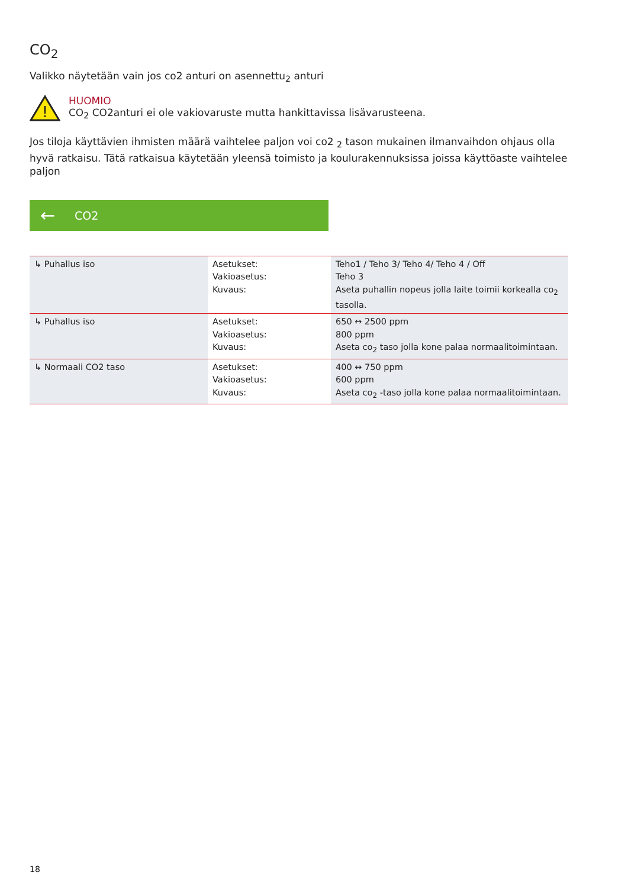CO<sub>2</sub>
Valikko näytetään vain jos co2 anturi on asennettu<sub>2</sub> anturi
!
HUOMIO
CO<sub>2</sub> CO2anturi ei ole vakiovaruste mutta hankittavissa lisävarusteena.
Jos tiloja käyttävien ihmisten määrä vaihtelee paljon voi co2 <sub>2</sub> tason mukainen ilmanvaihdon ohjaus olla hyvä ratkaisu. Tätä ratkaisua käytetään yleensä toimisto ja koulurakennuksissa joissa käyttöaste vaihtelee paljon
← CO2
| ↳ Puhallus iso | Asetukset: Vakioasetus: Kuvaus: | Teho1 / Teho 3/ Teho 4/ Teho 4 / Off Teho 3 Aseta puhallin nopeus jolla laite toimii korkealla co<sub>2</sub> tasolla. |
| ↳ Puhallus iso | Asetukset: Vakioasetus: Kuvaus: | 650 ↔ 2500 ppm 800 ppm Aseta co<sub>2</sub> taso jolla kone palaa normaalitoimintaan. |
| ↳ Normaali CO2 taso | Asetukset: Vakioasetus: Kuvaus: | 400 ↔ 750 ppm 600 ppm Aseta co<sub>2</sub> -taso jolla kone palaa normaalitoimintaan. |
18